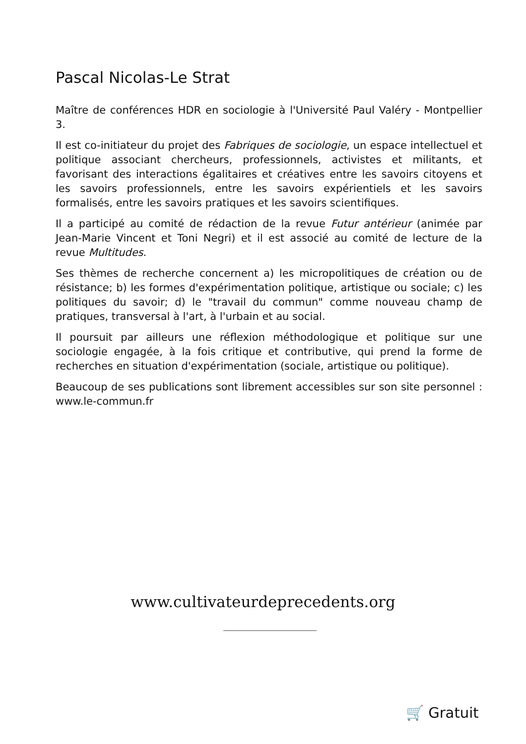Pascal Nicolas-Le Strat
Maître de conférences HDR en sociologie à l'Université Paul Valéry - Montpellier 3.
Il est co-initiateur du projet des Fabriques de sociologie, un espace intellectuel et politique associant chercheurs, professionnels, activistes et militants, et favorisant des interactions égalitaires et créatives entre les savoirs citoyens et les savoirs professionnels, entre les savoirs expérientiels et les savoirs formalisés, entre les savoirs pratiques et les savoirs scientifiques.
Il a participé au comité de rédaction de la revue Futur antérieur (animée par Jean-Marie Vincent et Toni Negri) et il est associé au comité de lecture de la revue Multitudes.
Ses thèmes de recherche concernent a) les micropolitiques de création ou de résistance; b) les formes d'expérimentation politique, artistique ou sociale; c) les politiques du savoir; d) le "travail du commun" comme nouveau champ de pratiques, transversal à l'art, à l'urbain et au social.
Il poursuit par ailleurs une réflexion méthodologique et politique sur une sociologie engagée, à la fois critique et contributive, qui prend la forme de recherches en situation d'expérimentation (sociale, artistique ou politique).
Beaucoup de ses publications sont librement accessibles sur son site personnel : www.le-commun.fr
www.cultivateurdeprecedents.org
🛒 Gratuit